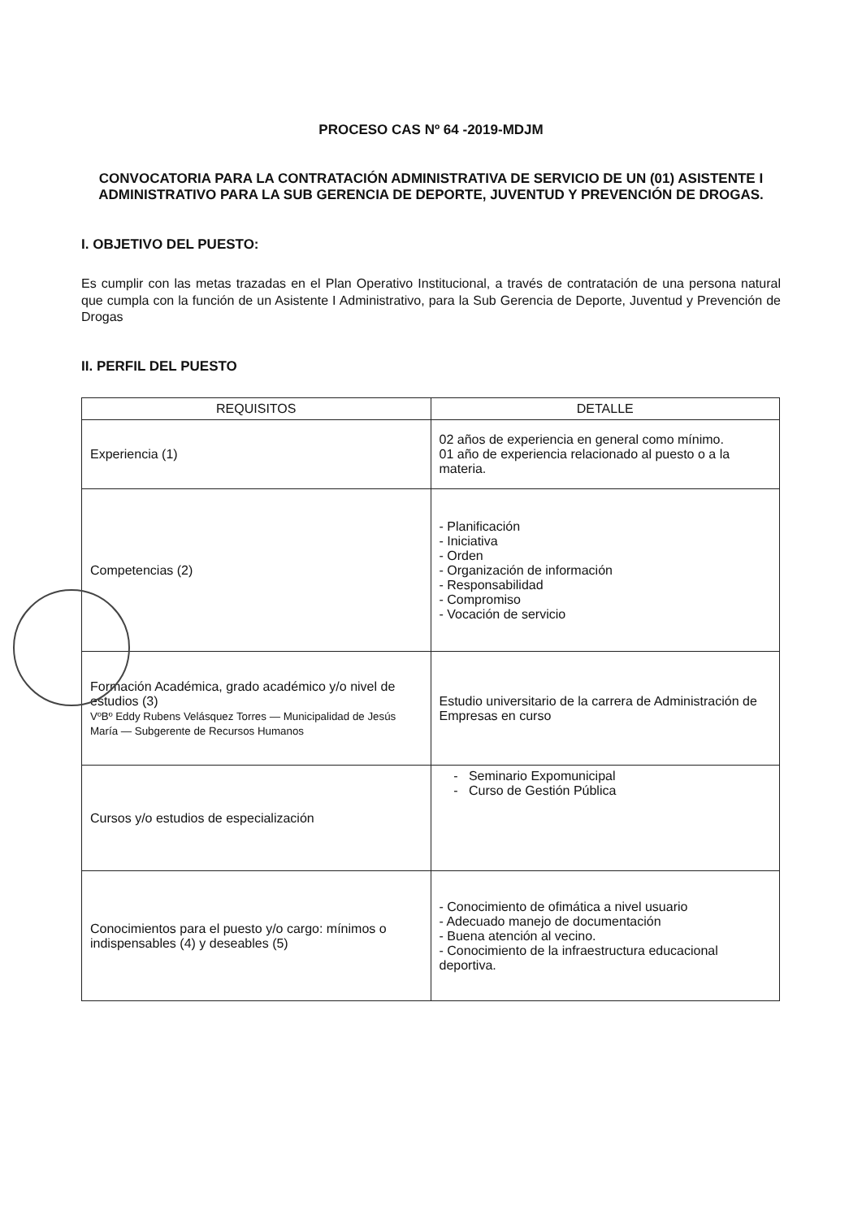PROCESO CAS Nº 64 -2019-MDJM
CONVOCATORIA PARA LA CONTRATACIÓN ADMINISTRATIVA DE SERVICIO DE UN (01) ASISTENTE I ADMINISTRATIVO PARA LA SUB GERENCIA DE DEPORTE, JUVENTUD Y PREVENCIÓN DE DROGAS.
I. OBJETIVO DEL PUESTO:
Es cumplir con las metas trazadas en el Plan Operativo Institucional, a través de contratación de una persona natural que cumpla con la función de un Asistente I Administrativo, para la Sub Gerencia de Deporte, Juventud y Prevención de Drogas
II. PERFIL DEL PUESTO
| REQUISITOS | DETALLE |
| --- | --- |
| Experiencia (1) | 02 años de experiencia en general como mínimo. 01 año de experiencia relacionado al puesto o a la materia. |
| Competencias (2) | - Planificación - Iniciativa - Orden - Organización de información - Responsabilidad - Compromiso - Vocación de servicio |
| Formación Académica, grado académico y/o nivel de estudios (3) VºBº Eddy Rubens Velásquez Torres — Municipalidad de Jesús María — Subgerente de Recursos Humanos | Estudio universitario de la carrera de Administración de Empresas en curso |
| Cursos y/o estudios de especialización | - Seminario Expomunicipal - Curso de Gestión Pública |
| Conocimientos para el puesto y/o cargo: mínimos o indispensables (4) y deseables (5) | - Conocimiento de ofimática a nivel usuario - Adecuado manejo de documentación - Buena atención al vecino. - Conocimiento de la infraestructura educacional deportiva. |